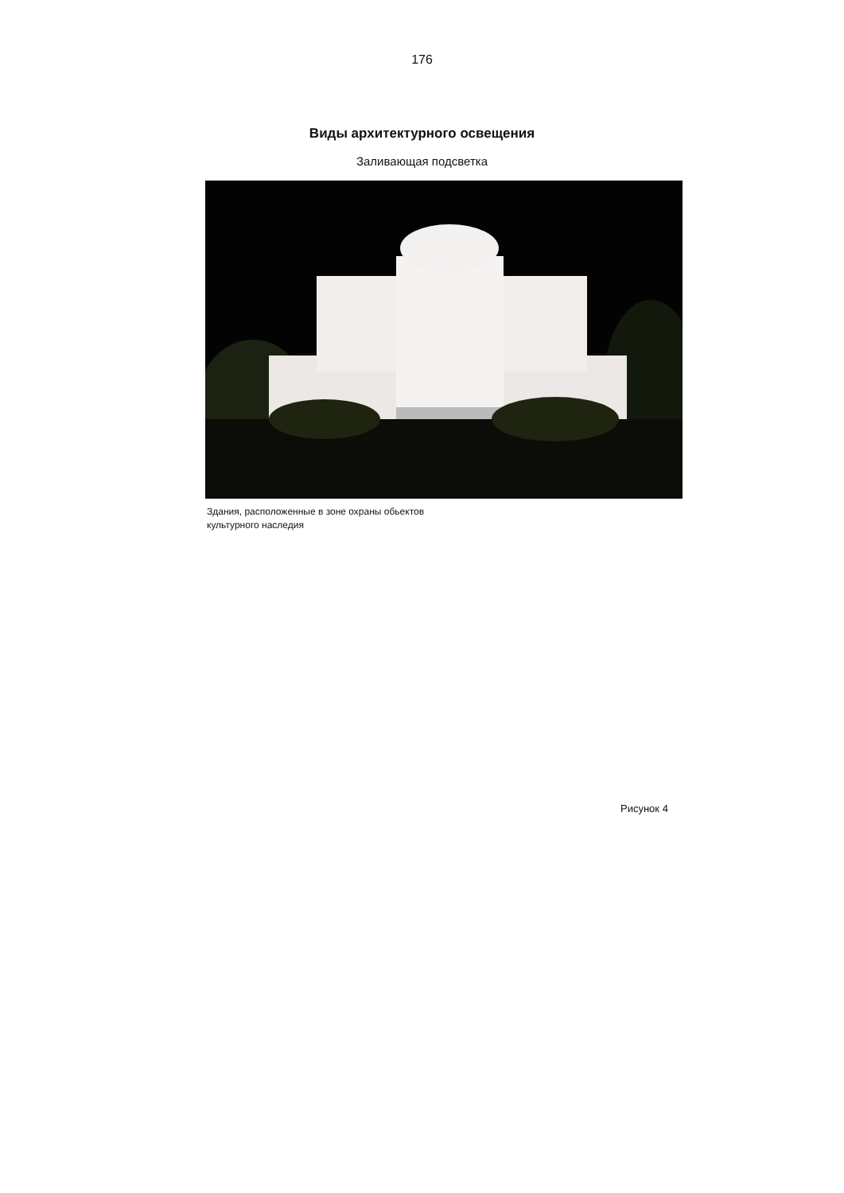176
Виды архитектурного освещения
Заливающая подсветка
Здания, расположенные в зоне охраны обьектов
культурного наследия
Рисунок 4